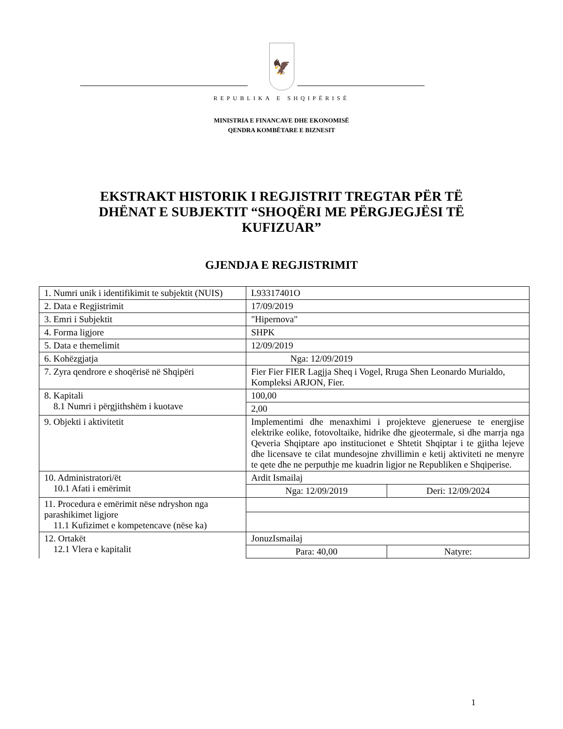🦅
REPUBLIKA E SHQIPËRISË
MINISTRIA E FINANCAVE DHE EKONOMISË
QENDRA KOMBËTARE E BIZNESIT
EKSTRAKT HISTORIK I REGJISTRIT TREGTAR PËR TË DHËNAT E SUBJEKTIT “SHOQËRI ME PËRGJEGJËSI TË KUFIZUAR”
GJENDJA E REGJISTRIMIT
| 1. Numri unik i identifikimit te subjektit (NUIS) | L93317401O | |
| 2. Data e Regjistrimit | 17/09/2019 | |
| 3. Emri i Subjektit | "Hipernova" | |
| 4. Forma ligjore | SHPK | |
| 5. Data e themelimit | 12/09/2019 | |
| 6. Kohëzgjatja | Nga: 12/09/2019 | |
| 7. Zyra qendrore e shoqërisë në Shqipëri | Fier Fier FIER Lagjja Sheq i Vogel, Rruga Shen Leonardo Murialdo, Kompleksi ARJON, Fier. | |
| 8. Kapitali 8.1 Numri i përgjithshëm i kuotave | 100,00 | |
| | 2,00 | |
| 9. Objekti i aktivitetit | Implementimi dhe menaxhimi i projekteve gjeneruese te energjise elektrike eolike, fotovoltaike, hidrike dhe gjeotermale, si dhe marrja nga Qeveria Shqiptare apo institucionet e Shtetit Shqiptar i te gjitha lejeve dhe licensave te cilat mundesojne zhvillimin e ketij aktiviteti ne menyre te qete dhe ne perputhje me kuadrin ligjor ne Republiken e Shqiperise. | |
| 10. Administratori/ët 10.1 Afati i emërimit | Ardit Ismailaj | |
| | Nga: 12/09/2019 | Deri: 12/09/2024 |
| 11. Procedura e emërimit nëse ndryshon nga parashikimet ligjore 11.1 Kufizimet e kompetencave (nëse ka) | | |
| 12. Ortakët 12.1 Vlera e kapitalit | JonuzIsmailaj | |
| | Para: 40,00 | Natyre: |
1